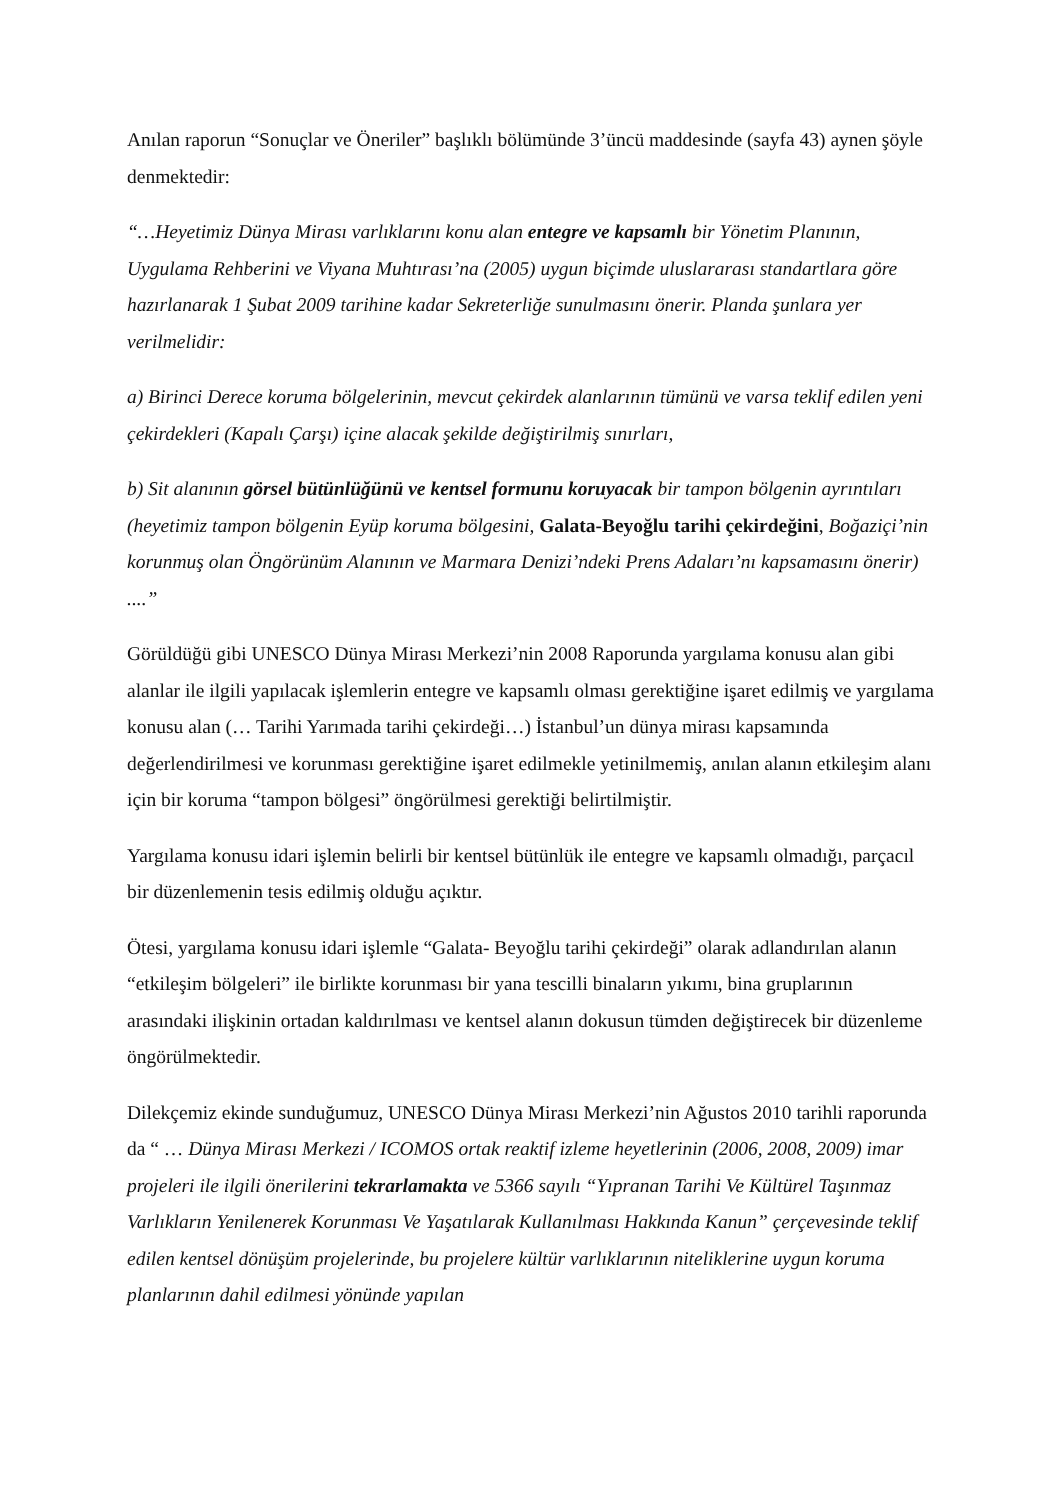Anılan raporun “Sonuçlar ve Öneriler” başlıklı bölümünde 3’üncü maddesinde (sayfa 43) aynen şöyle denmektedir:
“…Heyetimiz Dünya Mirası varlıklarını konu alan entegre ve kapsamlı bir Yönetim Planının, Uygulama Rehberini ve Viyana Muhtırası’na (2005) uygun biçimde uluslararası standartlara göre hazırlanarak 1 Şubat 2009 tarihine kadar Sekreterliğe sunulmasını önerir. Planda şunlara yer verilmelidir:
a) Birinci Derece koruma bölgelerinin, mevcut çekirdek alanlarının tümünü ve varsa teklif edilen yeni çekirdekleri (Kapalı Çarşı) içine alacak şekilde değiştirilmiş sınırları,
b) Sit alanının görsel bütünlüğünü ve kentsel formunu koruyacak bir tampon bölgenin ayrıntıları (heyetimiz tampon bölgenin Eyüp koruma bölgesini, Galata-Beyoğlu tarihi çekirdeğini, Boğaziçi’nin korunmuş olan Öngörünüm Alanının ve Marmara Denizi’ndeki Prens Adaları’nı kapsamasını önerir) ....”
Görüldüğü gibi UNESCO Dünya Mirası Merkezi’nin 2008 Raporunda yargılama konusu alan gibi alanlar ile ilgili yapılacak işlemlerin entegre ve kapsamlı olması gerektiğine işaret edilmiş ve yargılama konusu alan (… Tarihi Yarımada tarihi çekirdeği…) İstanbul’un dünya mirası kapsamında değerlendirilmesi ve korunması gerektiğine işaret edilmekle yetinilmemiş, anılan alanın etkileşim alanı için bir koruma “tampon bölgesi” öngörülmesi gerektiği belirtilmiştir.
Yargılama konusu idari işlemin belirli bir kentsel bütünlük ile entegre ve kapsamlı olmadığı, parçacıl bir düzenlemenin tesis edilmiş olduğu açıktır.
Ötesi, yargılama konusu idari işlemle “Galata- Beyoğlu tarihi çekirdeği” olarak adlandırılan alanın “etkileşim bölgeleri” ile birlikte korunması bir yana tescilli binaların yıkımı, bina gruplarının arasındaki ilişkinin ortadan kaldırılması ve kentsel alanın dokusun tümden değiştirecek bir düzenleme öngörülmektedir.
Dilekçemiz ekinde sunduğumuz, UNESCO Dünya Mirası Merkezi’nin Ağustos 2010 tarihli raporunda da “ … Dünya Mirası Merkezi / ICOMOS ortak reaktif izleme heyetlerinin (2006, 2008, 2009) imar projeleri ile ilgili önerilerini tekrarlamakta ve 5366 sayılı “Yıpranan Tarihi Ve Kültürel Taşınmaz Varlıkların Yenilenerek Korunması Ve Yaşatılarak Kullanılması Hakkında Kanun” çerçevesinde teklif edilen kentsel dönüşüm projelerinde, bu projelere kültür varlıklarının niteliklerine uygun koruma planlarının dahil edilmesi yönünde yapılan